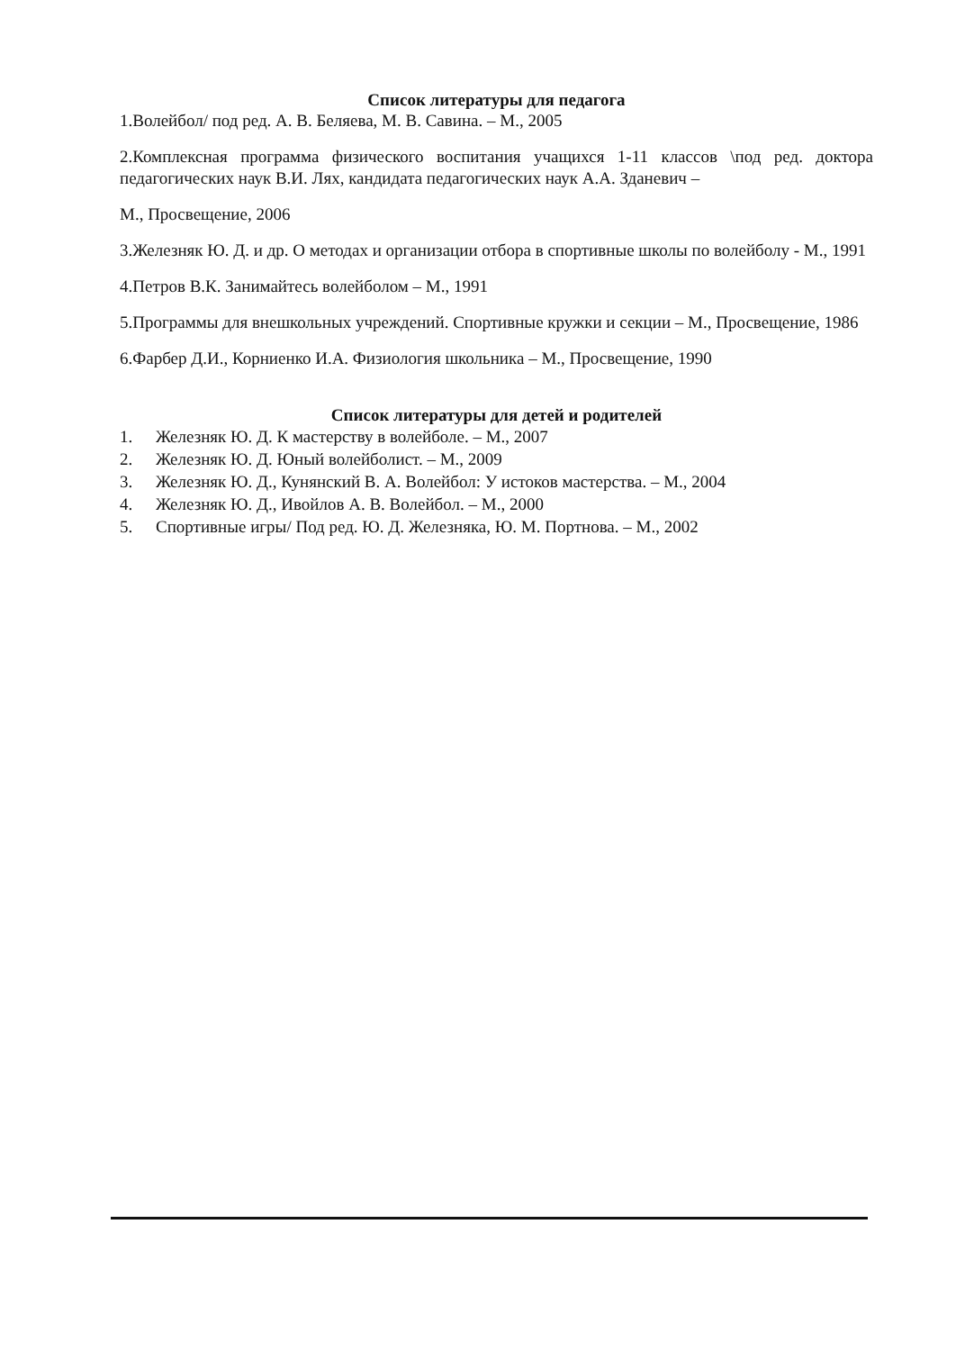Список литературы для педагога
1.Волейбол/ под ред. А. В. Беляева, М. В. Савина. – М., 2005
2.Комплексная программа физического воспитания учащихся 1-11 классов \под ред. доктора педагогических наук В.И. Лях, кандидата педагогических наук А.А. Зданевич –
М., Просвещение, 2006
3.Железняк Ю. Д. и др. О методах и организации отбора в спортивные школы по волейболу - М., 1991
4.Петров В.К. Занимайтесь волейболом – М., 1991
5.Программы для внешкольных учреждений. Спортивные кружки и секции – М., Просвещение, 1986
6.Фарбер Д.И., Корниенко И.А. Физиология школьника – М., Просвещение, 1990
Список литературы для детей и родителей
1. Железняк Ю. Д. К мастерству в волейболе. – М., 2007
2. Железняк Ю. Д. Юный волейболист. – М., 2009
3. Железняк Ю. Д., Кунянский В. А. Волейбол: У истоков мастерства. – М., 2004
4. Железняк Ю. Д., Ивойлов А. В. Волейбол. – М., 2000
5. Спортивные игры/ Под ред. Ю. Д. Железняка, Ю. М. Портнова. – М., 2002